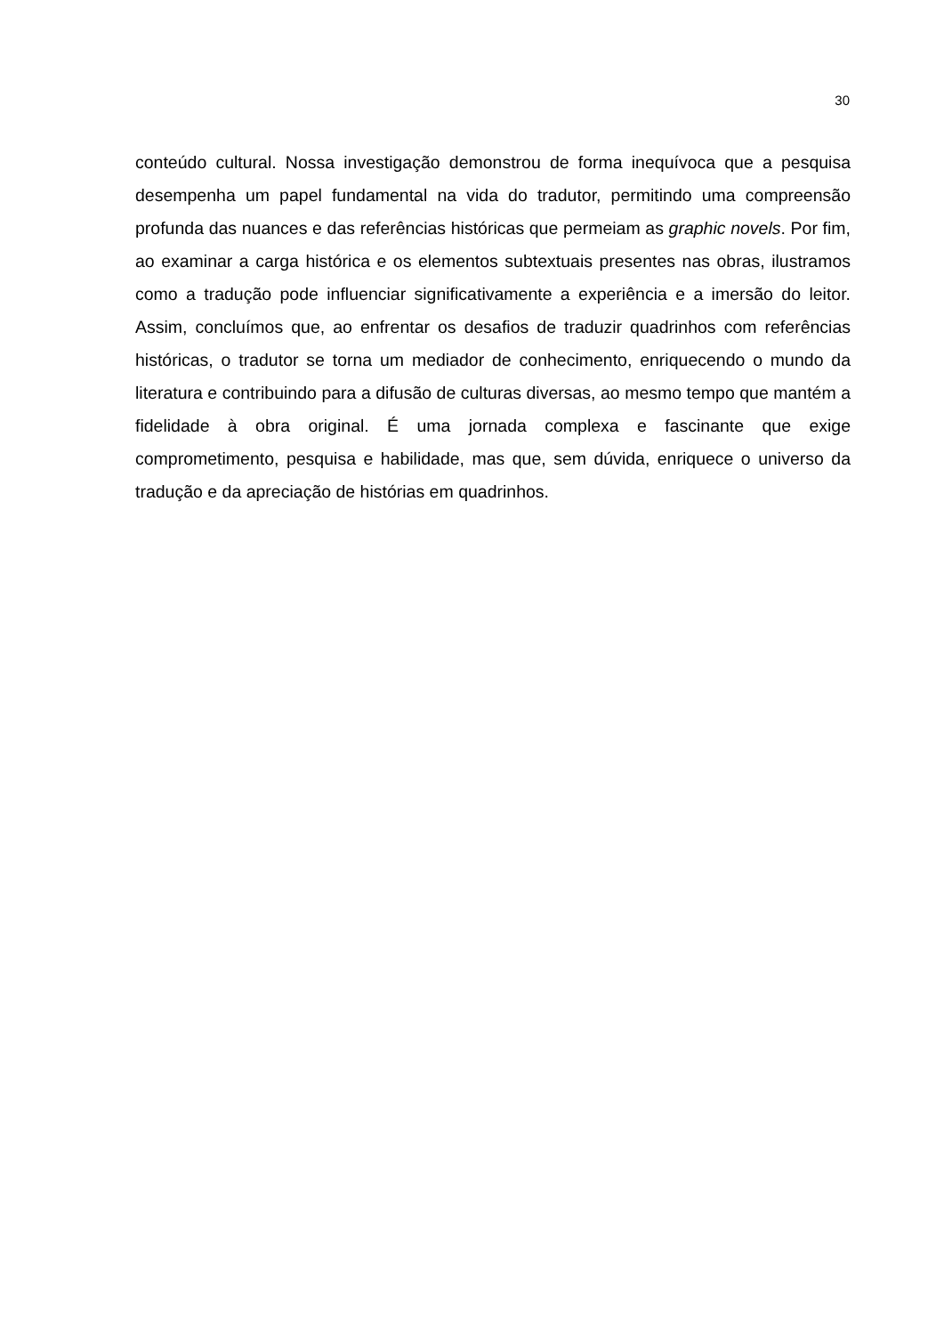30
conteúdo cultural. Nossa investigação demonstrou de forma inequívoca que a pesquisa desempenha um papel fundamental na vida do tradutor, permitindo uma compreensão profunda das nuances e das referências históricas que permeiam as graphic novels. Por fim, ao examinar a carga histórica e os elementos subtextuais presentes nas obras, ilustramos como a tradução pode influenciar significativamente a experiência e a imersão do leitor. Assim, concluímos que, ao enfrentar os desafios de traduzir quadrinhos com referências históricas, o tradutor se torna um mediador de conhecimento, enriquecendo o mundo da literatura e contribuindo para a difusão de culturas diversas, ao mesmo tempo que mantém a fidelidade à obra original. É uma jornada complexa e fascinante que exige comprometimento, pesquisa e habilidade, mas que, sem dúvida, enriquece o universo da tradução e da apreciação de histórias em quadrinhos.